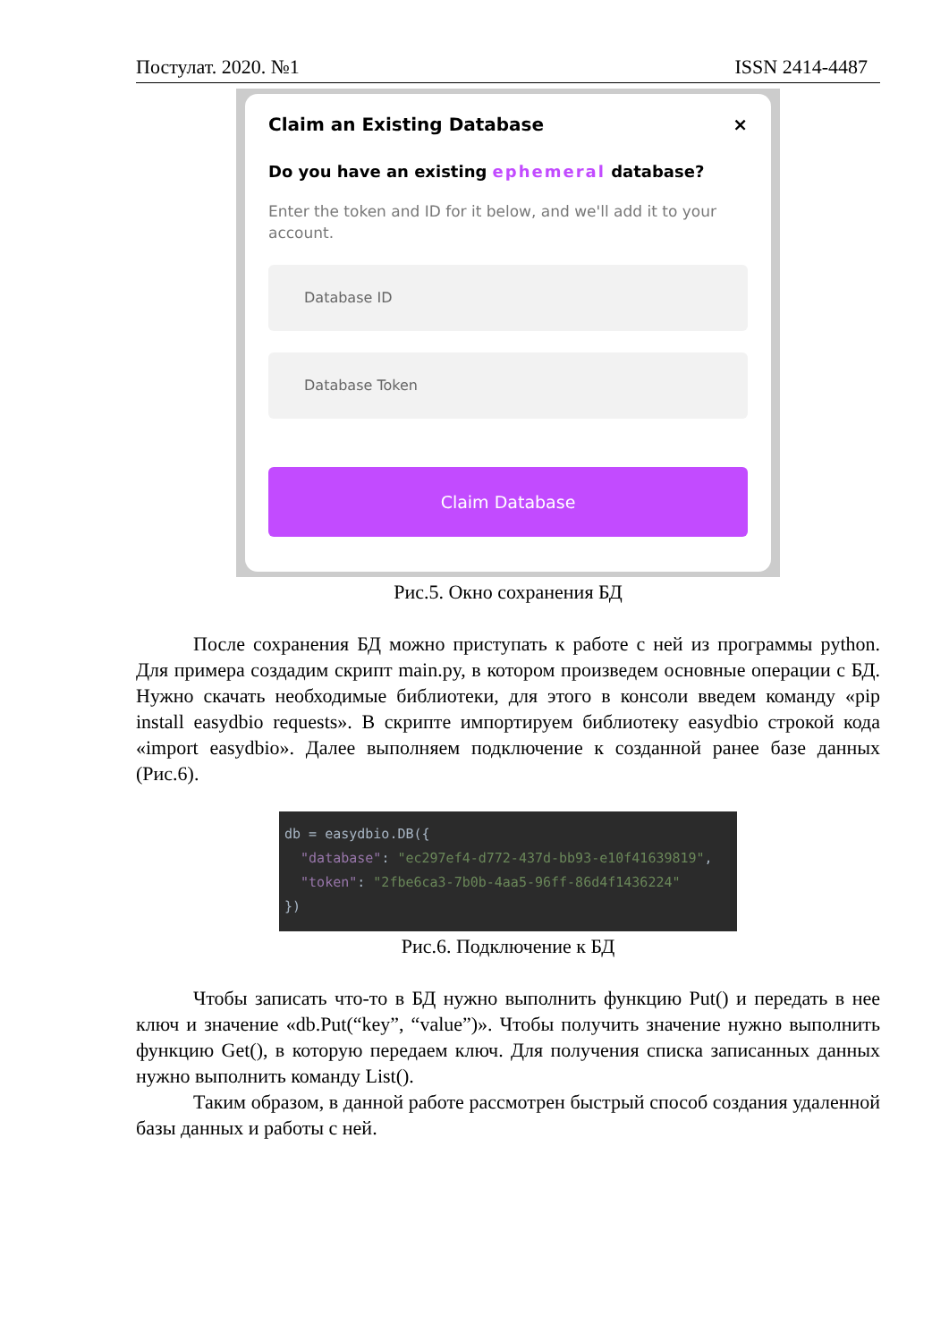Постулат. 2020. №1 ISSN 2414-4487
Claim an Existing Database ×
Do you have an existing ephemeral database?
Enter the token and ID for it below, and we'll add it to your account.
Database ID
Database Token
Claim Database
Рис.5. Окно сохранения БД
После сохранения БД можно приступать к работе с ней из программы python. Для примера создадим скрипт main.py, в котором произведем основные операции с БД. Нужно скачать необходимые библиотеки, для этого в консоли введем команду «pip install easydbio requests». В скрипте импортируем библиотеку easydbio строкой кода «import easydbio». Далее выполняем подключение к созданной ранее базе данных (Рис.6).
db = easydbio.DB({ "database": "ec297ef4-d772-437d-bb93-e10f41639819", "token": "2fbe6ca3-7b0b-4aa5-96ff-86d4f1436224" })
Рис.6. Подключение к БД
Чтобы записать что-то в БД нужно выполнить функцию Put() и передать в нее ключ и значение «db.Put(“key”, “value”)». Чтобы получить значение нужно выполнить функцию Get(), в которую передаем ключ. Для получения списка записанных данных нужно выполнить команду List().
Таким образом, в данной работе рассмотрен быстрый способ создания удаленной базы данных и работы с ней.